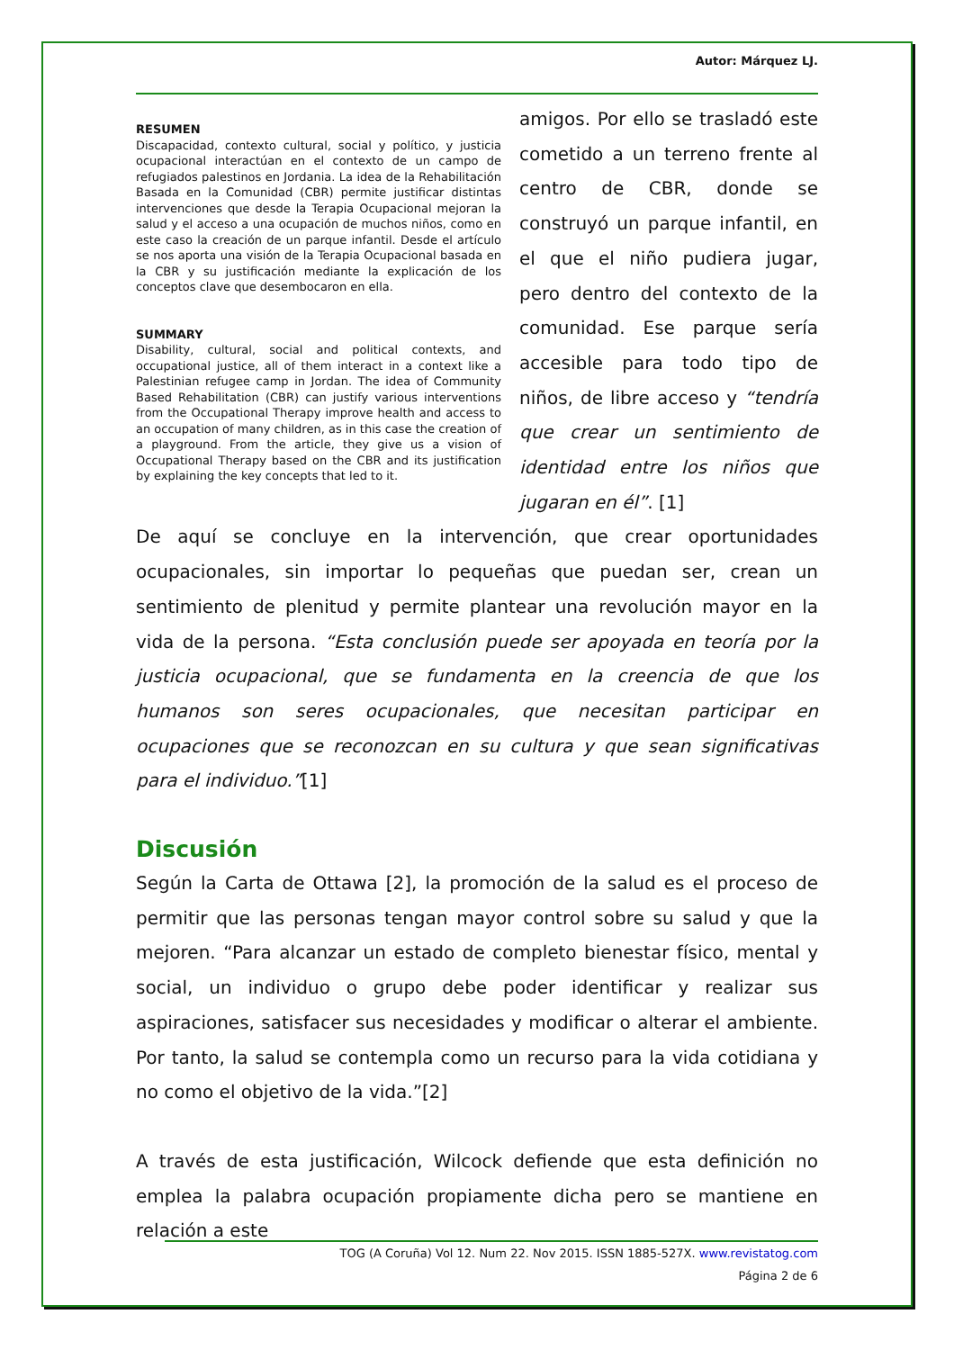Autor: Márquez LJ.
RESUMEN
Discapacidad, contexto cultural, social y político, y justicia ocupacional interactúan en el contexto de un campo de refugiados palestinos en Jordania. La idea de la Rehabilitación Basada en la Comunidad (CBR) permite justificar distintas intervenciones que desde la Terapia Ocupacional mejoran la salud y el acceso a una ocupación de muchos niños, como en este caso la creación de un parque infantil. Desde el artículo se nos aporta una visión de la Terapia Ocupacional basada en la CBR y su justificación mediante la explicación de los conceptos clave que desembocaron en ella.
SUMMARY
Disability, cultural, social and political contexts, and occupational justice, all of them interact in a context like a Palestinian refugee camp in Jordan. The idea of Community Based Rehabilitation (CBR) can justify various interventions from the Occupational Therapy improve health and access to an occupation of many children, as in this case the creation of a playground. From the article, they give us a vision of Occupational Therapy based on the CBR and its justification by explaining the key concepts that led to it.
amigos. Por ello se trasladó este cometido a un terreno frente al centro de CBR, donde se construyó un parque infantil, en el que el niño pudiera jugar, pero dentro del contexto de la comunidad. Ese parque sería accesible para todo tipo de niños, de libre acceso y “tendría que crear un sentimiento de identidad entre los niños que jugaran en él”. [1]
De aquí se concluye en la intervención, que crear oportunidades ocupacionales, sin importar lo pequeñas que puedan ser, crean un sentimiento de plenitud y permite plantear una revolución mayor en la vida de la persona. “Esta conclusión puede ser apoyada en teoría por la justicia ocupacional, que se fundamenta en la creencia de que los humanos son seres ocupacionales, que necesitan participar en ocupaciones que se reconozcan en su cultura y que sean significativas para el individuo.”[1]
Discusión
Según la Carta de Ottawa [2], la promoción de la salud es el proceso de permitir que las personas tengan mayor control sobre su salud y que la mejoren. “Para alcanzar un estado de completo bienestar físico, mental y social, un individuo o grupo debe poder identificar y realizar sus aspiraciones, satisfacer sus necesidades y modificar o alterar el ambiente. Por tanto, la salud se contempla como un recurso para la vida cotidiana y no como el objetivo de la vida.”[2]
A través de esta justificación, Wilcock defiende que esta definición no emplea la palabra ocupación propiamente dicha pero se mantiene en relación a este
TOG (A Coruña) Vol 12. Num 22. Nov 2015. ISSN 1885-527X. www.revistatog.com
Página 2 de 6